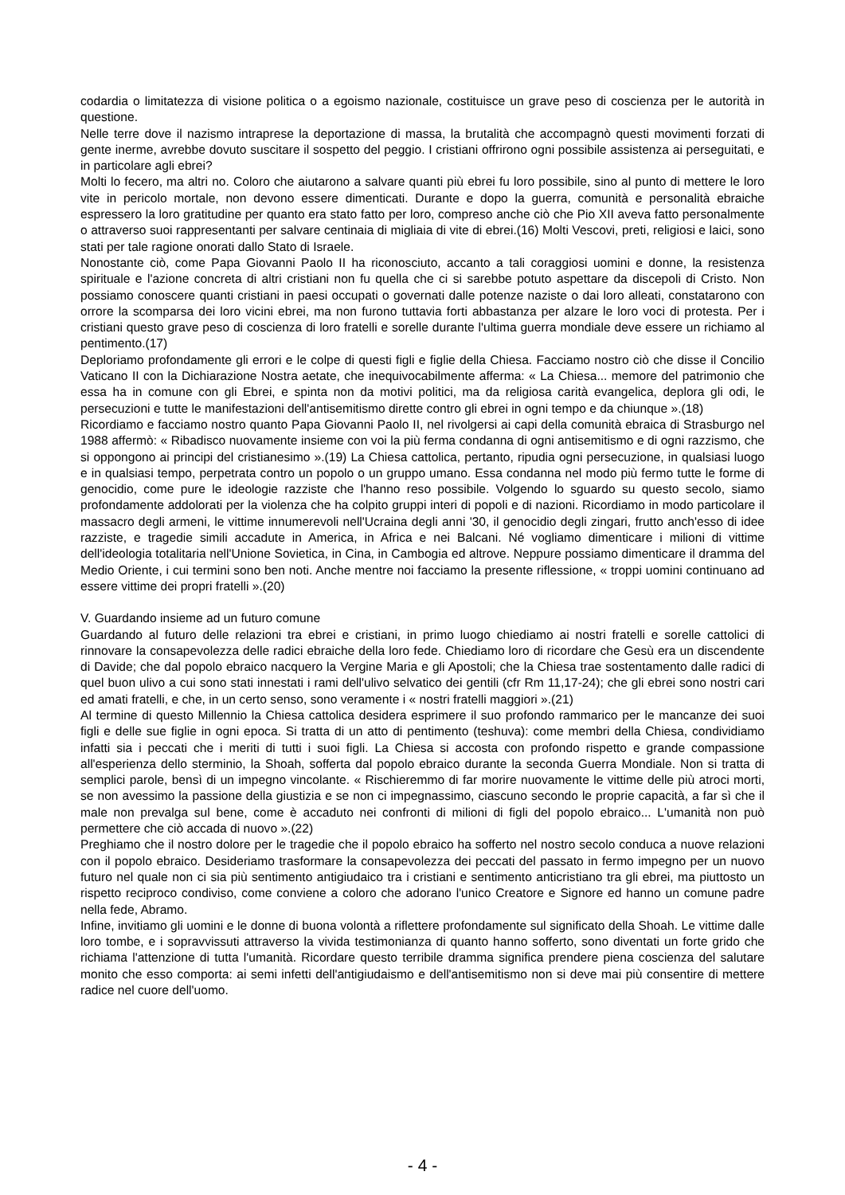codardia o limitatezza di visione politica o a egoismo nazionale, costituisce un grave peso di coscienza per le autorità in questione.
Nelle terre dove il nazismo intraprese la deportazione di massa, la brutalità che accompagnò questi movimenti forzati di gente inerme, avrebbe dovuto suscitare il sospetto del peggio. I cristiani offrirono ogni possibile assistenza ai perseguitati, e in particolare agli ebrei?
Molti lo fecero, ma altri no. Coloro che aiutarono a salvare quanti più ebrei fu loro possibile, sino al punto di mettere le loro vite in pericolo mortale, non devono essere dimenticati. Durante e dopo la guerra, comunità e personalità ebraiche espressero la loro gratitudine per quanto era stato fatto per loro, compreso anche ciò che Pio XII aveva fatto personalmente o attraverso suoi rappresentanti per salvare centinaia di migliaia di vite di ebrei.(16) Molti Vescovi, preti, religiosi e laici, sono stati per tale ragione onorati dallo Stato di Israele.
Nonostante ciò, come Papa Giovanni Paolo II ha riconosciuto, accanto a tali coraggiosi uomini e donne, la resistenza spirituale e l'azione concreta di altri cristiani non fu quella che ci si sarebbe potuto aspettare da discepoli di Cristo. Non possiamo conoscere quanti cristiani in paesi occupati o governati dalle potenze naziste o dai loro alleati, constatarono con orrore la scomparsa dei loro vicini ebrei, ma non furono tuttavia forti abbastanza per alzare le loro voci di protesta. Per i cristiani questo grave peso di coscienza di loro fratelli e sorelle durante l'ultima guerra mondiale deve essere un richiamo al pentimento.(17)
Deploriamo profondamente gli errori e le colpe di questi figli e figlie della Chiesa. Facciamo nostro ciò che disse il Concilio Vaticano II con la Dichiarazione Nostra aetate, che inequivocabilmente afferma: « La Chiesa... memore del patrimonio che essa ha in comune con gli Ebrei, e spinta non da motivi politici, ma da religiosa carità evangelica, deplora gli odi, le persecuzioni e tutte le manifestazioni dell'antisemitismo dirette contro gli ebrei in ogni tempo e da chiunque ».(18)
Ricordiamo e facciamo nostro quanto Papa Giovanni Paolo II, nel rivolgersi ai capi della comunità ebraica di Strasburgo nel 1988 affermò: « Ribadisco nuovamente insieme con voi la più ferma condanna di ogni antisemitismo e di ogni razzismo, che si oppongono ai principi del cristianesimo ».(19) La Chiesa cattolica, pertanto, ripudia ogni persecuzione, in qualsiasi luogo e in qualsiasi tempo, perpetrata contro un popolo o un gruppo umano. Essa condanna nel modo più fermo tutte le forme di genocidio, come pure le ideologie razziste che l'hanno reso possibile. Volgendo lo sguardo su questo secolo, siamo profondamente addolorati per la violenza che ha colpito gruppi interi di popoli e di nazioni. Ricordiamo in modo particolare il massacro degli armeni, le vittime innumerevoli nell'Ucraina degli anni '30, il genocidio degli zingari, frutto anch'esso di idee razziste, e tragedie simili accadute in America, in Africa e nei Balcani. Né vogliamo dimenticare i milioni di vittime dell'ideologia totalitaria nell'Unione Sovietica, in Cina, in Cambogia ed altrove. Neppure possiamo dimenticare il dramma del Medio Oriente, i cui termini sono ben noti. Anche mentre noi facciamo la presente riflessione, « troppi uomini continuano ad essere vittime dei propri fratelli ».(20)
V. Guardando insieme ad un futuro comune
Guardando al futuro delle relazioni tra ebrei e cristiani, in primo luogo chiediamo ai nostri fratelli e sorelle cattolici di rinnovare la consapevolezza delle radici ebraiche della loro fede. Chiediamo loro di ricordare che Gesù era un discendente di Davide; che dal popolo ebraico nacquero la Vergine Maria e gli Apostoli; che la Chiesa trae sostentamento dalle radici di quel buon ulivo a cui sono stati innestati i rami dell'ulivo selvatico dei gentili (cfr Rm 11,17-24); che gli ebrei sono nostri cari ed amati fratelli, e che, in un certo senso, sono veramente i « nostri fratelli maggiori ».(21)
Al termine di questo Millennio la Chiesa cattolica desidera esprimere il suo profondo rammarico per le mancanze dei suoi figli e delle sue figlie in ogni epoca. Si tratta di un atto di pentimento (teshuva): come membri della Chiesa, condividiamo infatti sia i peccati che i meriti di tutti i suoi figli. La Chiesa si accosta con profondo rispetto e grande compassione all'esperienza dello sterminio, la Shoah, sofferta dal popolo ebraico durante la seconda Guerra Mondiale. Non si tratta di semplici parole, bensì di un impegno vincolante. « Rischieremmo di far morire nuovamente le vittime delle più atroci morti, se non avessimo la passione della giustizia e se non ci impegnassimo, ciascuno secondo le proprie capacità, a far sì che il male non prevalga sul bene, come è accaduto nei confronti di milioni di figli del popolo ebraico... L'umanità non può permettere che ciò accada di nuovo ».(22)
Preghiamo che il nostro dolore per le tragedie che il popolo ebraico ha sofferto nel nostro secolo conduca a nuove relazioni con il popolo ebraico. Desideriamo trasformare la consapevolezza dei peccati del passato in fermo impegno per un nuovo futuro nel quale non ci sia più sentimento antigiudaico tra i cristiani e sentimento anticristiano tra gli ebrei, ma piuttosto un rispetto reciproco condiviso, come conviene a coloro che adorano l'unico Creatore e Signore ed hanno un comune padre nella fede, Abramo.
Infine, invitiamo gli uomini e le donne di buona volontà a riflettere profondamente sul significato della Shoah. Le vittime dalle loro tombe, e i sopravvissuti attraverso la vivida testimonianza di quanto hanno sofferto, sono diventati un forte grido che richiama l'attenzione di tutta l'umanità. Ricordare questo terribile dramma significa prendere piena coscienza del salutare monito che esso comporta: ai semi infetti dell'antigiudaismo e dell'antisemitismo non si deve mai più consentire di mettere radice nel cuore dell'uomo.
- 4 -